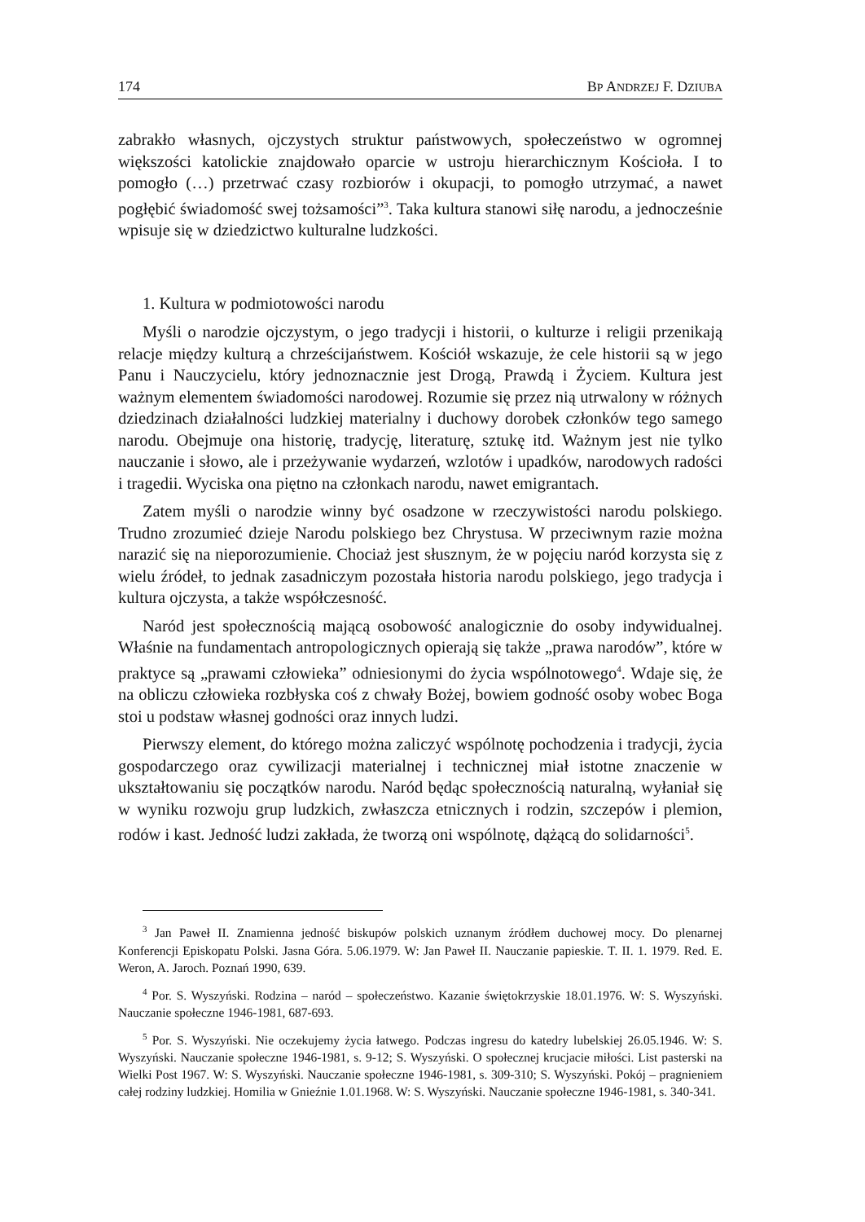174 BP ANDRZEJ F. DZIUBA
zabrakło własnych, ojczystych struktur państwowych, społeczeństwo w ogromnej większości katolickie znajdowało oparcie w ustroju hierarchicznym Kościoła. I to pomogło (…) przetrwać czasy rozbiorów i okupacji, to pomogło utrzymać, a nawet pogłębić świadomość swej tożsamości”<sup>3</sup>. Taka kultura stanowi siłę narodu, a jednocześnie wpisuje się w dziedzictwo kulturalne ludzkości.
1. Kultura w podmiotowości narodu
Myśli o narodzie ojczystym, o jego tradycji i historii, o kulturze i religii przenikają relacje między kulturą a chrześcijaństwem. Kościół wskazuje, że cele historii są w jego Panu i Nauczycielu, który jednoznacznie jest Drogą, Prawdą i Życiem. Kultura jest ważnym elementem świadomości narodowej. Rozumie się przez nią utrwalony w różnych dziedzinach działalności ludzkiej materialny i duchowy dorobek członków tego samego narodu. Obejmuje ona historię, tradycję, literaturę, sztukę itd. Ważnym jest nie tylko nauczanie i słowo, ale i przeżywanie wydarzeń, wzlotów i upadków, narodowych radości i tragedii. Wyciska ona piętno na członkach narodu, nawet emigrantach.
Zatem myśli o narodzie winny być osadzone w rzeczywistości narodu polskiego. Trudno zrozumieć dzieje Narodu polskiego bez Chrystusa. W przeciwnym razie można narazić się na nieporozumienie. Chociaż jest słusznym, że w pojęciu naród korzysta się z wielu źródeł, to jednak zasadniczym pozostała historia narodu polskiego, jego tradycja i kultura ojczysta, a także współczesność.
Naród jest społecznością mającą osobowość analogicznie do osoby indywidualnej. Właśnie na fundamentach antropologicznych opierają się także „prawa narodów”, które w praktyce są „prawami człowieka” odniesionymi do życia wspólnotowego<sup>4</sup>. Wdaje się, że na obliczu człowieka rozbłyska coś z chwały Bożej, bowiem godność osoby wobec Boga stoi u podstaw własnej godności oraz innych ludzi.
Pierwszy element, do którego można zaliczyć wspólnotę pochodzenia i tradycji, życia gospodarczego oraz cywilizacji materialnej i technicznej miał istotne znaczenie w ukształtowaniu się początków narodu. Naród będąc społecznością naturalną, wyłaniał się w wyniku rozwoju grup ludzkich, zwłaszcza etnicznych i rodzin, szczepów i plemion, rodów i kast. Jedność ludzi zakłada, że tworzą oni wspólnotę, dążącą do solidarności<sup>5</sup>.
<sup>3</sup> Jan Paweł II. Znamienna jedność biskupów polskich uznanym źródłem duchowej mocy. Do plenarnej Konferencji Episkopatu Polski. Jasna Góra. 5.06.1979. W: Jan Paweł II. Nauczanie papieskie. T. II. 1. 1979. Red. E. Weron, A. Jaroch. Poznań 1990, 639.
<sup>4</sup> Por. S. Wyszyński. Rodzina – naród – społeczeństwo. Kazanie świętokrzyskie 18.01.1976. W: S. Wyszyński. Nauczanie społeczne 1946-1981, 687-693.
<sup>5</sup> Por. S. Wyszyński. Nie oczekujemy życia łatwego. Podczas ingresu do katedry lubelskiej 26.05.1946. W: S. Wyszyński. Nauczanie społeczne 1946-1981, s. 9-12; S. Wyszyński. O społecznej krucjacie miłości. List pasterski na Wielki Post 1967. W: S. Wyszyński. Nauczanie społeczne 1946-1981, s. 309-310; S. Wyszyński. Pokój – pragnieniem całej rodziny ludzkiej. Homilia w Gnieźnie 1.01.1968. W: S. Wyszyński. Nauczanie społeczne 1946-1981, s. 340-341.